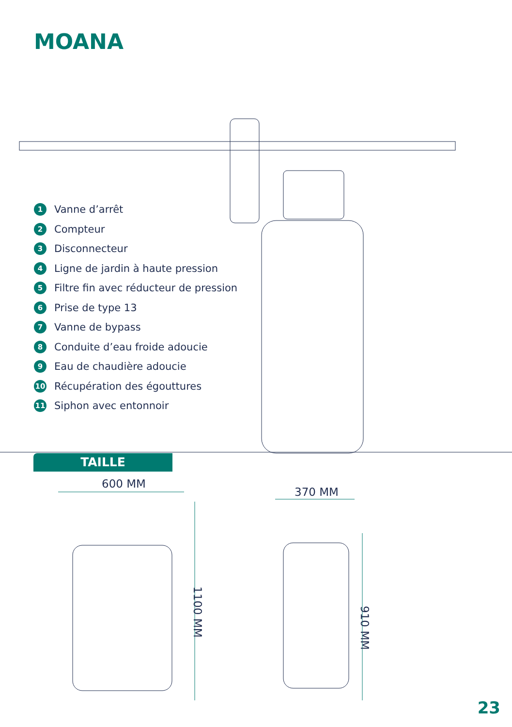MOANA
1 Vanne d’arrêt
2 Compteur
3 Disconnecteur
4 Ligne de jardin à haute pression
5 Filtre fin avec réducteur de pression
6 Prise de type 13
7 Vanne de bypass
8 Conduite d’eau froide adoucie
9 Eau de chaudière adoucie
10 Récupération des égouttures
11 Siphon avec entonnoir
TAILLE
600 MM
370 MM
1100 MM
910 MM
23